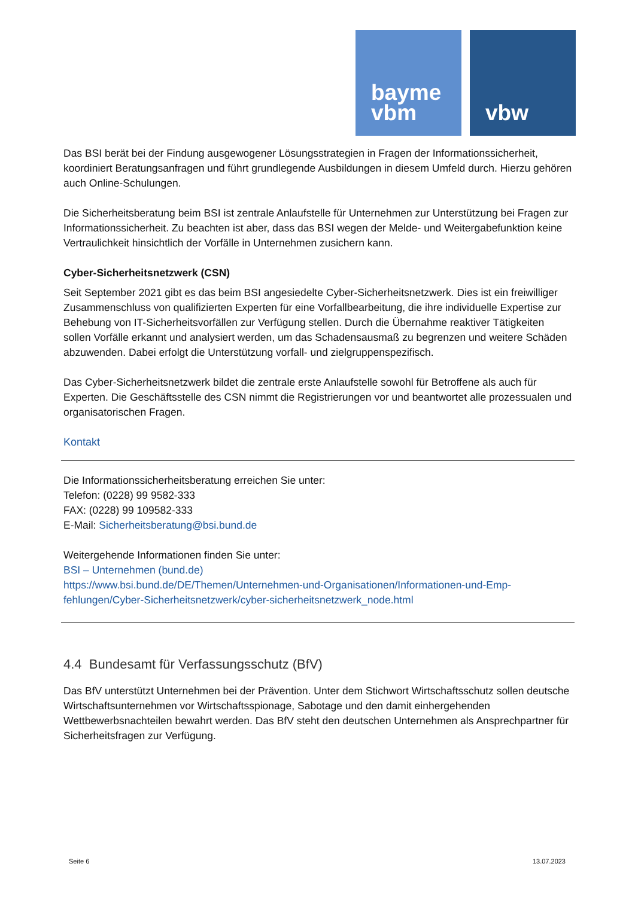bayme
vbm
vbw
Das BSI berät bei der Findung ausgewogener Lösungsstrategien in Fragen der Informationssicherheit, koordiniert Beratungsanfragen und führt grundlegende Ausbildungen in diesem Umfeld durch. Hierzu gehören auch Online-Schulungen.
Die Sicherheitsberatung beim BSI ist zentrale Anlaufstelle für Unternehmen zur Unterstützung bei Fragen zur Informationssicherheit. Zu beachten ist aber, dass das BSI wegen der Melde- und Weiter­gabefunktion keine Vertraulichkeit hinsichtlich der Vorfälle in Unternehmen zusichern kann.
Cyber-Sicherheitsnetzwerk (CSN)
Seit September 2021 gibt es das beim BSI angesiedelte Cyber-Sicherheitsnetzwerk. Dies ist ein freiwil­liger Zusammenschluss von qualifizierten Experten für eine Vorfallbearbeitung, die ihre individuelle Expertise zur Behebung von IT-Sicherheitsvorfällen zur Verfügung stellen. Durch die Übernahme reaktiver Tätigkeiten sollen Vorfälle erkannt und analysiert werden, um das Schadensausmaß zu begrenzen und weitere Schäden abzuwenden. Dabei erfolgt die Unterstützung vorfall- und ziel­gruppenspezifisch.
Das Cyber-Sicherheitsnetzwerk bildet die zentrale erste Anlaufstelle sowohl für Betroffene als auch für Experten. Die Geschäftsstelle des CSN nimmt die Registrierungen vor und beantwortet alle pro­zessualen und organisatorischen Fragen.
Kontakt
Die Informationssicherheitsberatung erreichen Sie unter:
Telefon: (0228) 99 9582-333
FAX: (0228) 99 109582-333
E-Mail: Sicherheitsberatung@bsi.bund.de
Weitergehende Informationen finden Sie unter:
BSI – Unternehmen (bund.de)
https://www.bsi.bund.de/DE/Themen/Unternehmen-und-Organisationen/Informationen-und-Emp­fehlungen/Cyber-Sicherheitsnetzwerk/cyber-sicherheitsnetzwerk_node.html
4.4 Bundesamt für Verfassungsschutz (BfV)
Das BfV unterstützt Unternehmen bei der Prävention. Unter dem Stichwort Wirtschaftsschutz sollen deutsche Wirtschaftsunternehmen vor Wirtschaftsspionage, Sabotage und den damit einhergehen­den Wettbewerbsnachteilen bewahrt werden. Das BfV steht den deutschen Unternehmen als Ansprechpartner für Sicherheitsfragen zur Verfügung.
Seite 6 13.07.2023